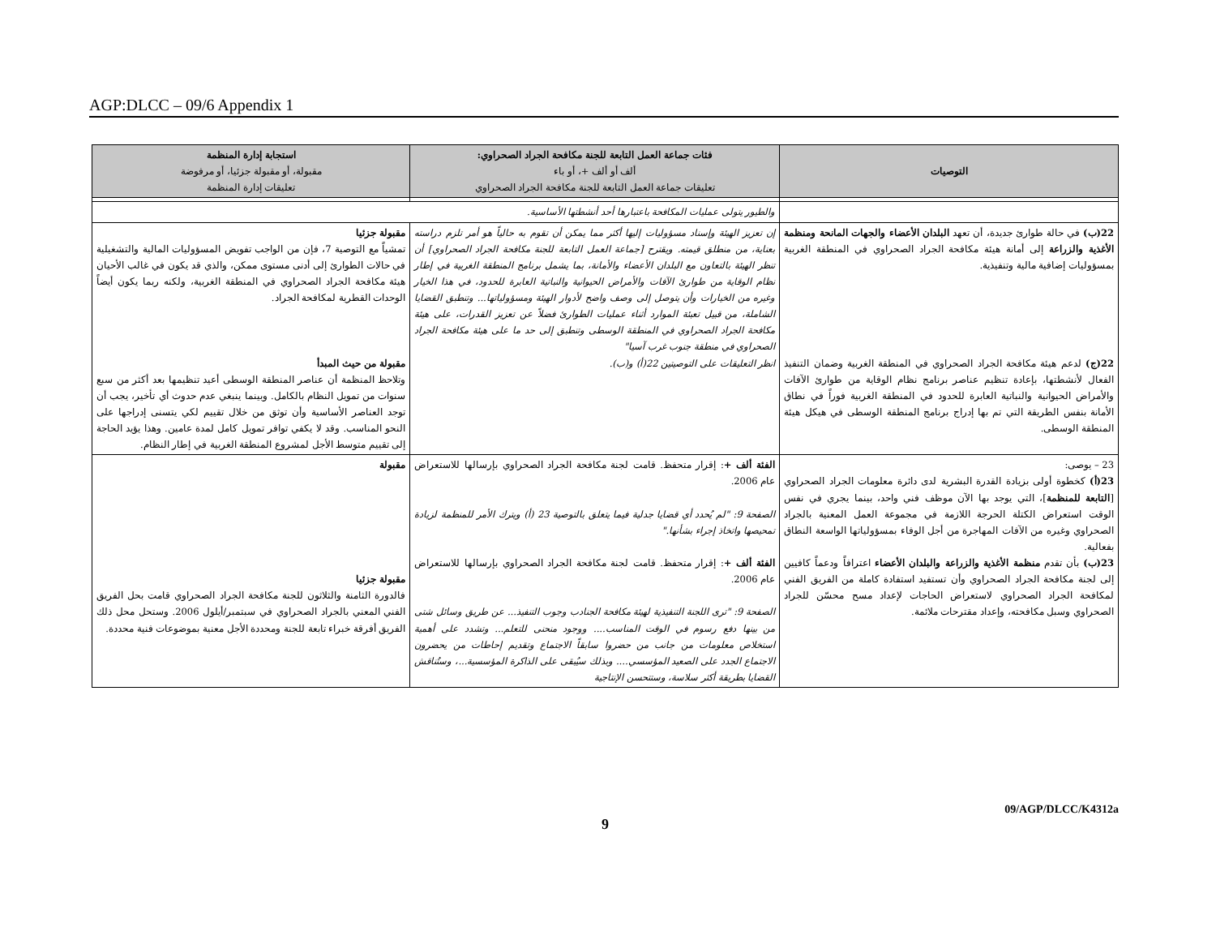AGP:DLCC – 09/6 Appendix 1
| التوصيات | فئات جماعة العمل التابعة للجنة مكافحة الجراد الصحراوي: ألف أو ألف +، أو باء تعليقات جماعة العمل التابعة للجنة مكافحة الجراد الصحراوي | استجابة إدارة المنظمة مقبولة، أو مقبولة جزئيا، أو مرفوضة تعليقات إدارة المنظمة |
| --- | --- | --- |
| | والطيور يتولى عمليات المكافحة باعتبارها أحد أنشطتها الأساسية. | |
| 22(ب) في حالة طوارئ جديدة، أن تعهد البلدان الأعضاء والجهات المانحة ومنظمة الأغذية والزراعة إلى أمانة هيئة مكافحة الجراد الصحراوي في المنطقة الغربية بمسؤوليات إضافية مالية وتنفيذية. 22(ج) لدعم هيئة مكافحة الجراد الصحراوي في المنطقة الغربية وضمان التنفيذ الفعال لأنشطتها، بإعادة تنظيم عناصر برنامج نظام الوقاية من طوارئ الآفات والأمراض الحيوانية والنباتية العابرة للحدود في المنطقة الغربية فوراً في نطاق الأمانة بنفس الطريقة التي تم بها إدراج برنامج المنطقة الوسطى في هيكل هيئة المنطقة الوسطى. | إن تعزيز الهيئة وإسناد مسؤوليات إليها أكثر مما يمكن أن تقوم به حالياً هو أمر تلزم دراسته بعناية، من منطلق قيمته. ويقترح [جماعة العمل التابعة للجنة مكافحة الجراد الصحراوي] أن تنظر الهيئة بالتعاون مع البلدان الأعضاء والأمانة، بما يشمل برنامج المنطقة الغربية في إطار نظام الوقاية من طوارئ الآفات والأمراض الحيوانية والنباتية العابرة للحدود، في هذا الخيار وغيره من الخيارات وأن يتوصل إلى وصف واضح لأدوار الهيئة ومسؤولياتها... وتنطبق القضايا الشاملة، من قبيل تعبئة الموارد أثناء عمليات الطوارئ فضلاً عن تعزيز القدرات، على هيئة مكافحة الجراد الصحراوي في المنطقة الوسطى وتنطبق إلى حد ما على هيئة مكافحة الجراد الصحراوي في منطقة جنوب غرب آسيا" انظر التعليقات على التوصيتين 22(أ) و(ب). | مقبولة جزئيا تمشياً مع التوصية 7، فإن من الواجب تفويض المسؤوليات المالية والتشغيلية في حالات الطوارئ إلى أدنى مستوى ممكن، والذي قد يكون في غالب الأحيان هيئة مكافحة الجراد الصحراوي في المنطقة الغربية، ولكنه ربما يكون أيضاً الوحدات القطرية لمكافحة الجراد. مقبولة من حيث المبدأ وتلاحظ المنظمة أن عناصر المنطقة الوسطى أعيد تنظيمها بعد أكثر من سبع سنوات من تمويل النظام بالكامل. وبينما ينبغي عدم حدوث أي تأخير، يجب أن توجد العناصر الأساسية وأن توثق من خلال تقييم لكي يتسنى إدراجها على النحو المناسب. وقد لا يكفي توافر تمويل كامل لمدة عامين. وهذا يؤيد الحاجة إلى تقييم متوسط الأجل لمشروع المنطقة الغربية في إطار النظام. |
| 23 – يوصى: 23(أ) كخطوة أولى بزيادة القدرة البشرية لدى دائرة معلومات الجراد الصحراوي [ التابعة للمنظمة ]، التي يوجد بها الآن موظف فني واحد، بينما يجري في نفس الوقت استعراض الكتلة الحرجة اللازمة في مجموعة العمل المعنية بالجراد الصحراوي وغيره من الآفات المهاجرة من أجل الوفاء بمسؤولياتها الواسعة النطاق بفعالية. 23(ب) بأن تقدم منظمة الأغذية والزراعة والبلدان الأعضاء اعترافاً ودعماً كافيين إلى لجنة مكافحة الجراد الصحراوي وأن تستفيد استفادة كاملة من الفريق الفني لمكافحة الجراد الصحراوي لاستعراض الحاجات لإعداد مسح محسّن للجراد الصحراوي وسبل مكافحته، وإعداد مقترحات ملائمة. | الفئة ألف + : إقرار متحفظ. قامت لجنة مكافحة الجراد الصحراوي بإرسالها للاستعراض عام 2006. الصفحة 9: "لم يُحدد أي قضايا جدلية فيما يتعلق بالتوصية 23 (أ) ويترك الأمر للمنظمة لزيادة تمحيصها واتخاذ إجراء بشأنها." الفئة ألف + : إقرار متحفظ. قامت لجنة مكافحة الجراد الصحراوي بإرسالها للاستعراض عام 2006. الصفحة 9: "ترى اللجنة التنفيذية لهيئة مكافحة الجنادب وجوب التنفيذ... عن طريق وسائل شتى من بينها دفع رسوم في الوقت المناسب.... ووجود منحنى للتعلم... وتشدد على أهمية استخلاص معلومات من جانب من حضروا سابقاً الاجتماع وتقديم إحاطات من يحضرون الاجتماع الجدد على الصعيد المؤسسي.... وبذلك سيُبقى على الذاكرة المؤسسية...، وستُناقش القضايا بطريقة أكثر سلاسة، وستتحسن الإنتاجية | مقبولة مقبولة جزئيا فالدورة الثامنة والثلاثون للجنة مكافحة الجراد الصحراوي قامت بحل الفريق الفني المعني بالجراد الصحراوي في سبتمبر/أيلول 2006. وستحل محل ذلك الفريق أفرقة خبراء تابعة للجنة ومحددة الأجل معنية بموضوعات فنية محددة. |
09/AGP/DLCC/K4312a
9